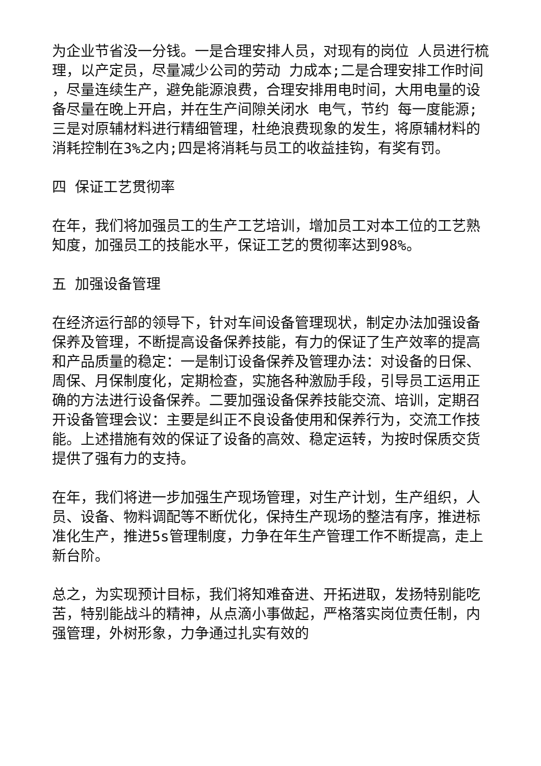为企业节省没一分钱。一是合理安排人员，对现有的岗位 人员进行梳理，以产定员，尽量减少公司的劳动 力成本;二是合理安排工作时间 ，尽量连续生产，避免能源浪费，合理安排用电时间，大用电量的设备尽量在晚上开启，并在生产间隙关闭水 电气，节约 每一度能源;三是对原辅材料进行精细管理，杜绝浪费现象的发生，将原辅材料的消耗控制在3%之内;四是将消耗与员工的收益挂钩，有奖有罚。
四 保证工艺贯彻率
在年，我们将加强员工的生产工艺培训，增加员工对本工位的工艺熟知度，加强员工的技能水平，保证工艺的贯彻率达到98%。
五 加强设备管理
在经济运行部的领导下，针对车间设备管理现状，制定办法加强设备保养及管理，不断提高设备保养技能，有力的保证了生产效率的提高和产品质量的稳定：一是制订设备保养及管理办法：对设备的日保、周保、月保制度化，定期检查，实施各种激励手段，引导员工运用正确的方法进行设备保养。二要加强设备保养技能交流、培训，定期召开设备管理会议：主要是纠正不良设备使用和保养行为，交流工作技能。上述措施有效的保证了设备的高效、稳定运转，为按时保质交货提供了强有力的支持。
在年，我们将进一步加强生产现场管理，对生产计划，生产组织，人员、设备、物料调配等不断优化，保持生产现场的整洁有序，推进标准化生产，推进5s管理制度，力争在年生产管理工作不断提高，走上新台阶。
总之，为实现预计目标，我们将知难奋进、开拓进取，发扬特别能吃苦，特别能战斗的精神，从点滴小事做起，严格落实岗位责任制，内强管理，外树形象，力争通过扎实有效的